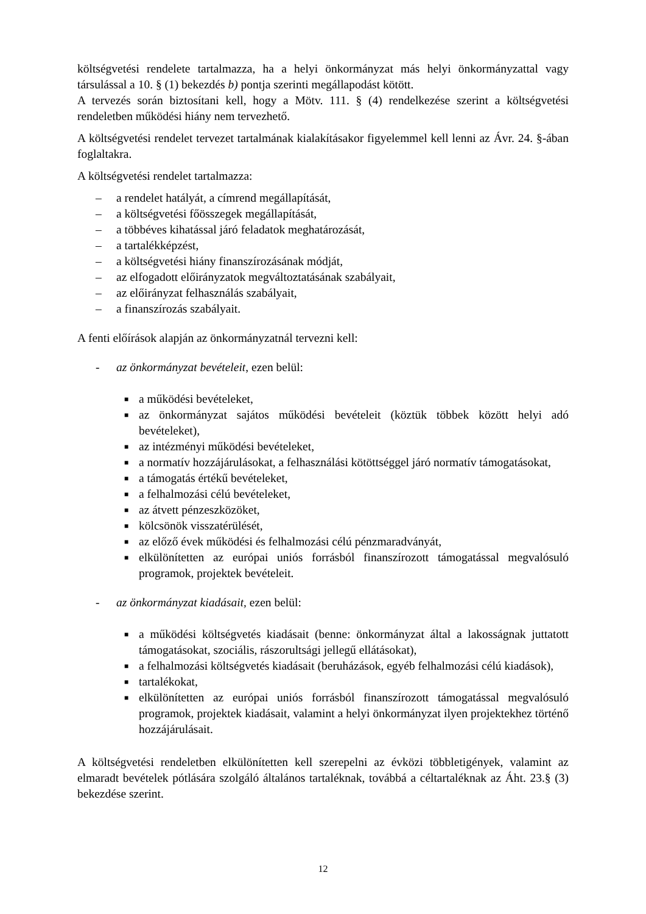költségvetési rendelete tartalmazza, ha a helyi önkormányzat más helyi önkormányzattal vagy társulással a 10. § (1) bekezdés b) pontja szerinti megállapodást kötött.
A tervezés során biztosítani kell, hogy a Mötv. 111. § (4) rendelkezése szerint a költségvetési rendeletben működési hiány nem tervezhető.
A költségvetési rendelet tervezet tartalmának kialakításakor figyelemmel kell lenni az Ávr. 24. §-ában foglaltakra.
A költségvetési rendelet tartalmazza:
– a rendelet hatályát, a címrend megállapítását,
– a költségvetési főösszegek megállapítását,
– a többéves kihatással járó feladatok meghatározását,
– a tartalékképzést,
– a költségvetési hiány finanszírozásának módját,
– az elfogadott előirányzatok megváltoztatásának szabályait,
– az előirányzat felhasználás szabályait,
– a finanszírozás szabályait.
A fenti előírások alapján az önkormányzatnál tervezni kell:
- az önkormányzat bevételeit, ezen belül:
■ a működési bevételeket,
■ az önkormányzat sajátos működési bevételeit (köztük többek között helyi adó bevételeket),
■ az intézményi működési bevételeket,
■ a normatív hozzájárulásokat, a felhasználási kötöttséggel járó normatív támogatásokat,
■ a támogatás értékű bevételeket,
■ a felhalmozási célú bevételeket,
■ az átvett pénzeszközöket,
■ kölcsönök visszatérülését,
■ az előző évek működési és felhalmozási célú pénzmaradványát,
■ elkülönítetten az európai uniós forrásból finanszírozott támogatással megvalósuló programok, projektek bevételeit.
- az önkormányzat kiadásait, ezen belül:
■ a működési költségvetés kiadásait (benne: önkormányzat által a lakosságnak juttatott támogatásokat, szociális, rászorultsági jellegű ellátásokat),
■ a felhalmozási költségvetés kiadásait (beruházások, egyéb felhalmozási célú kiadások),
■ tartalékokat,
■ elkülönítetten az európai uniós forrásból finanszírozott támogatással megvalósuló programok, projektek kiadásait, valamint a helyi önkormányzat ilyen projektekhez történő hozzájárulásait.
A költségvetési rendeletben elkülönítetten kell szerepelni az évközi többletigények, valamint az elmaradt bevételek pótlására szolgáló általános tartaléknak, továbbá a céltartaléknak az Áht. 23.§ (3) bekezdése szerint.
12